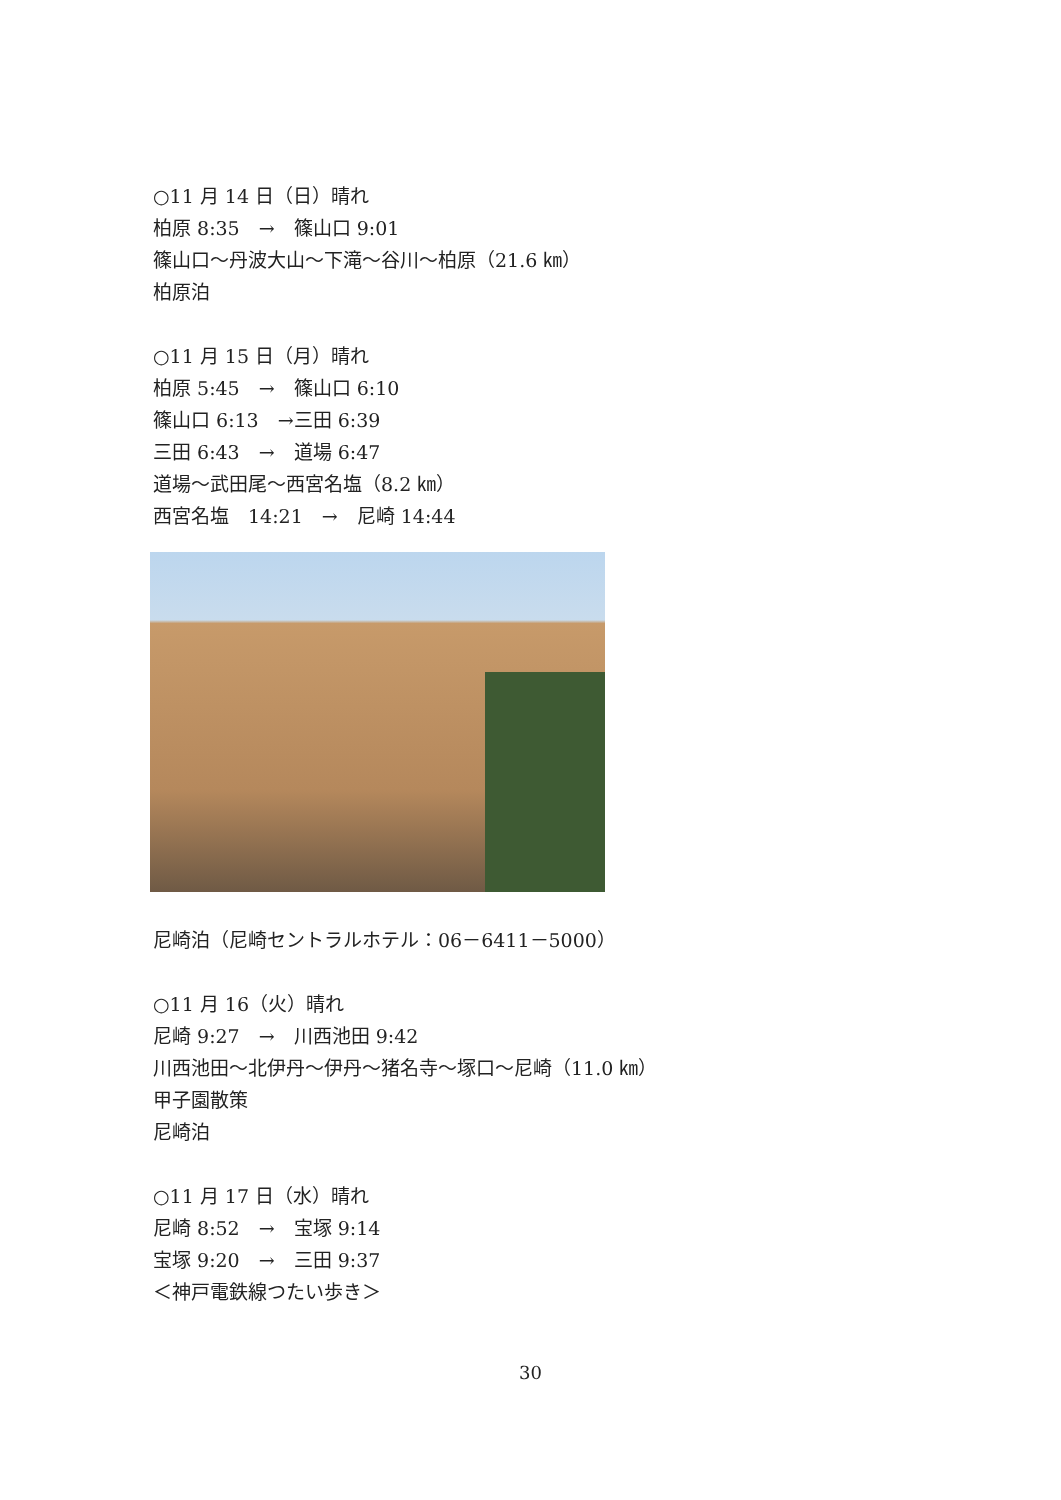○11 月 14 日（日）晴れ
柏原 8:35　→　篠山口 9:01
篠山口～丹波大山～下滝～谷川～柏原（21.6 ㎞）
柏原泊
○11 月 15 日（月）晴れ
柏原 5:45　→　篠山口 6:10
篠山口 6:13　→三田 6:39
三田 6:43　→　道場 6:47
道場～武田尾～西宮名塩（8.2 ㎞）
西宮名塩　14:21　→　尼崎 14:44
尼崎泊（尼崎セントラルホテル：06－6411－5000）
○11 月 16（火）晴れ
尼崎 9:27　→　川西池田 9:42
川西池田～北伊丹～伊丹～猪名寺～塚口～尼崎（11.0 ㎞）
甲子園散策
尼崎泊
○11 月 17 日（水）晴れ
尼崎 8:52　→　宝塚 9:14
宝塚 9:20　→　三田 9:37
＜神戸電鉄線つたい歩き＞
30